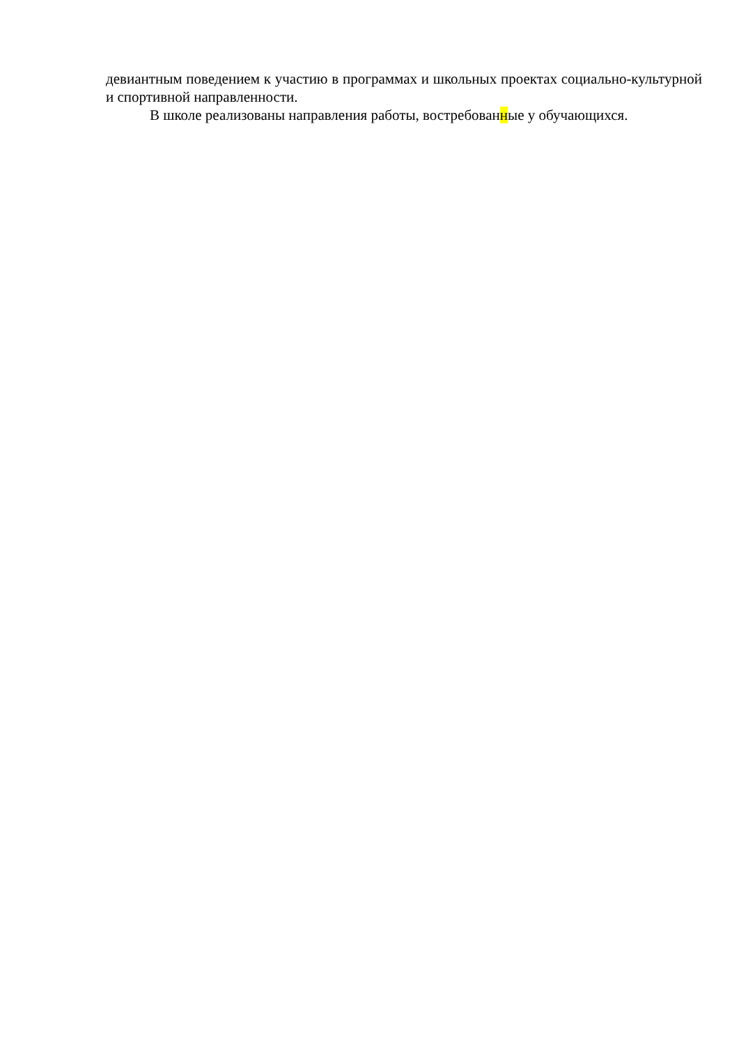девиантным поведением к участию в программах и школьных проектах социально-культурной и спортивной направленности.
В школе реализованы направления работы, востребованные у обучающихся.